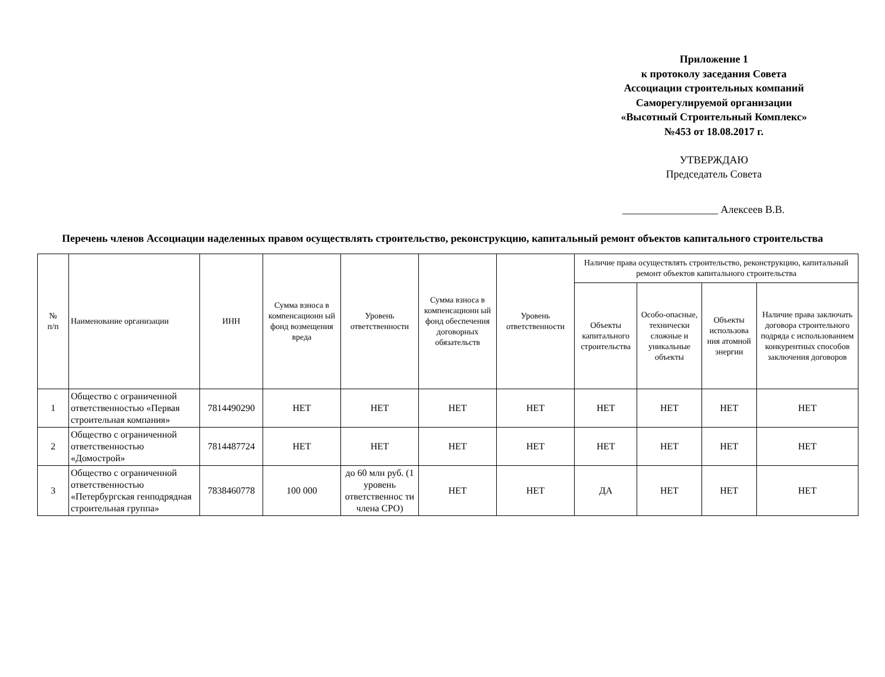Приложение 1
к протоколу заседания Совета
Ассоциации строительных компаний
Саморегулируемой организации
«Высотный Строительный Комплекс»
№453 от 18.08.2017 г.
УТВЕРЖДАЮ
Председатель Совета
__________________ Алексеев В.В.
Перечень членов Ассоциации наделенных правом осуществлять строительство, реконструкцию, капитальный ремонт объектов капитального строительства
| № п/п | Наименование организации | ИНН | Сумма взноса в компенсационн ый фонд возмещения вреда | Уровень ответственности | Сумма взноса в компенсационн ый фонд обеспечения договорных обязательств | Уровень ответственности | Наличие права осуществлять строительство, реконструкцию, капитальный ремонт объектов капитального строительства | | | |
| --- | --- | --- | --- | --- | --- | --- | --- | --- | --- | --- |
| | | | | | | | Объекты капитального строительства | Особо-опасные, технически сложные и уникальные объекты | Объекты использова ния атомной энергии | Наличие права заключать договора строительного подряда с использованием конкурентных способов заключения договоров |
| 1 | Общество с ограниченной ответственностью «Первая строительная компания» | 7814490290 | НЕТ | НЕТ | НЕТ | НЕТ | НЕТ | НЕТ | НЕТ | НЕТ |
| 2 | Общество с ограниченной ответственностью «Домострой» | 7814487724 | НЕТ | НЕТ | НЕТ | НЕТ | НЕТ | НЕТ | НЕТ | НЕТ |
| 3 | Общество с ограниченной ответственностью «Петербургская генподрядная строительная группа» | 7838460778 | 100 000 | до 60 млн руб. (1 уровень ответственнос ти члена СРО) | НЕТ | НЕТ | ДА | НЕТ | НЕТ | НЕТ |